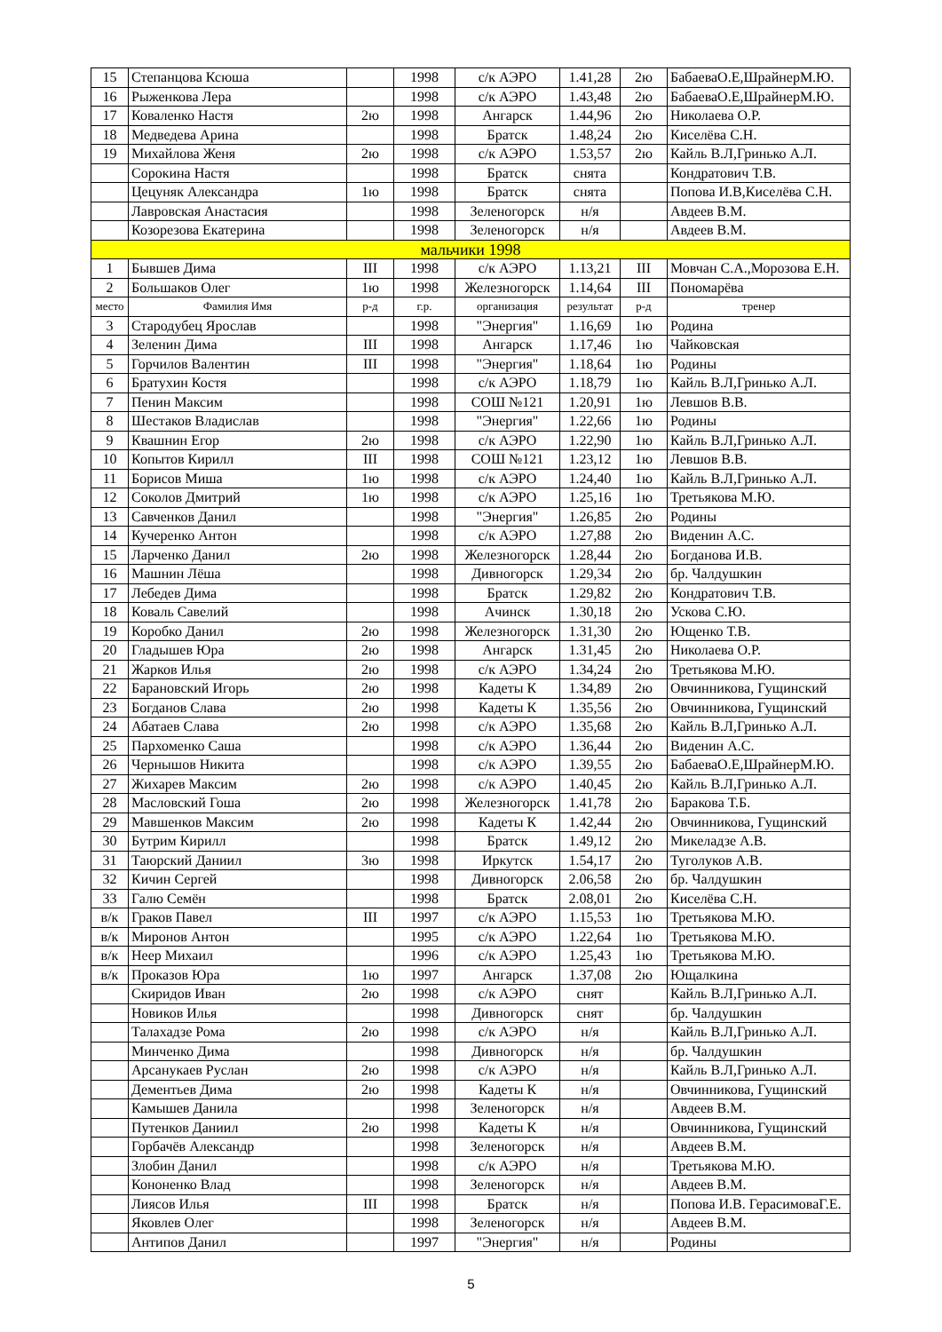| 15 | Степанцова Ксюша | | 1998 | с/к АЭРО | 1.41,28 | 2ю | БабаеваО.Е,ШрайнерМ.Ю. |
| 16 | Рыженкова Лера | | 1998 | с/к АЭРО | 1.43,48 | 2ю | БабаеваО.Е,ШрайнерМ.Ю. |
| 17 | Коваленко Настя | 2ю | 1998 | Ангарск | 1.44,96 | 2ю | Николаева О.Р. |
| 18 | Медведева Арина | | 1998 | Братск | 1.48,24 | 2ю | Киселёва С.Н. |
| 19 | Михайлова Женя | 2ю | 1998 | с/к АЭРО | 1.53,57 | 2ю | Кайль В.Л,Гринько А.Л. |
| | Сорокина Настя | | 1998 | Братск | снята | | Кондратович Т.В. |
| | Цецуняк Александра | 1ю | 1998 | Братск | снята | | Попова И.В,Киселёва С.Н. |
| | Лавровская Анастасия | | 1998 | Зеленогорск | н/я | | Авдеев В.М. |
| | Козорезова Екатерина | | 1998 | Зеленогорск | н/я | | Авдеев В.М. |
| мальчики 1998 | | | | | | | |
| 1 | Бывшев Дима | III | 1998 | с/к АЭРО | 1.13,21 | III | Мовчан С.А.,Морозова Е.Н. |
| 2 | Большаков Олег | 1ю | 1998 | Железногорск | 1.14,64 | III | Пономарёва |
| место | Фамилия Имя | р-д | г.р. | организация | результат | р-д | тренер |
| 3 | Стародубец Ярослав | | 1998 | "Энергия" | 1.16,69 | 1ю | Родина |
| 4 | Зеленин Дима | III | 1998 | Ангарск | 1.17,46 | 1ю | Чайковская |
| 5 | Горчилов Валентин | III | 1998 | "Энергия" | 1.18,64 | 1ю | Родины |
| 6 | Братухин Костя | | 1998 | с/к АЭРО | 1.18,79 | 1ю | Кайль В.Л,Гринько А.Л. |
| 7 | Пенин Максим | | 1998 | СОШ №121 | 1.20,91 | 1ю | Левшов В.В. |
| 8 | Шестаков Владислав | | 1998 | "Энергия" | 1.22,66 | 1ю | Родины |
| 9 | Квашнин Егор | 2ю | 1998 | с/к АЭРО | 1.22,90 | 1ю | Кайль В.Л,Гринько А.Л. |
| 10 | Копытов Кирилл | III | 1998 | СОШ №121 | 1.23,12 | 1ю | Левшов В.В. |
| 11 | Борисов Миша | 1ю | 1998 | с/к АЭРО | 1.24,40 | 1ю | Кайль В.Л,Гринько А.Л. |
| 12 | Соколов Дмитрий | 1ю | 1998 | с/к АЭРО | 1.25,16 | 1ю | Третьякова М.Ю. |
| 13 | Савченков Данил | | 1998 | "Энергия" | 1.26,85 | 2ю | Родины |
| 14 | Кучеренко Антон | | 1998 | с/к АЭРО | 1.27,88 | 2ю | Виденин А.С. |
| 15 | Ларченко Данил | 2ю | 1998 | Железногорск | 1.28,44 | 2ю | Богданова И.В. |
| 16 | Машнин Лёша | | 1998 | Дивногорск | 1.29,34 | 2ю | бр. Чалдушкин |
| 17 | Лебедев Дима | | 1998 | Братск | 1.29,82 | 2ю | Кондратович Т.В. |
| 18 | Коваль Савелий | | 1998 | Ачинск | 1.30,18 | 2ю | Ускова С.Ю. |
| 19 | Коробко Данил | 2ю | 1998 | Железногорск | 1.31,30 | 2ю | Ющенко Т.В. |
| 20 | Гладышев Юра | 2ю | 1998 | Ангарск | 1.31,45 | 2ю | Николаева О.Р. |
| 21 | Жарков Илья | 2ю | 1998 | с/к АЭРО | 1.34,24 | 2ю | Третьякова М.Ю. |
| 22 | Барановский Игорь | 2ю | 1998 | Кадеты К | 1.34,89 | 2ю | Овчинникова, Гущинский |
| 23 | Богданов Слава | 2ю | 1998 | Кадеты К | 1.35,56 | 2ю | Овчинникова, Гущинский |
| 24 | Абатаев Слава | 2ю | 1998 | с/к АЭРО | 1.35,68 | 2ю | Кайль В.Л,Гринько А.Л. |
| 25 | Пархоменко Саша | | 1998 | с/к АЭРО | 1.36,44 | 2ю | Виденин А.С. |
| 26 | Чернышов Никита | | 1998 | с/к АЭРО | 1.39,55 | 2ю | БабаеваО.Е,ШрайнерМ.Ю. |
| 27 | Жихарев Максим | 2ю | 1998 | с/к АЭРО | 1.40,45 | 2ю | Кайль В.Л,Гринько А.Л. |
| 28 | Масловский Гоша | 2ю | 1998 | Железногорск | 1.41,78 | 2ю | Баракова Т.Б. |
| 29 | Мавшенков Максим | 2ю | 1998 | Кадеты К | 1.42,44 | 2ю | Овчинникова, Гущинский |
| 30 | Бутрим Кирилл | | 1998 | Братск | 1.49,12 | 2ю | Микеладзе А.В. |
| 31 | Таюрский Даниил | 3ю | 1998 | Иркутск | 1.54,17 | 2ю | Туголуков А.В. |
| 32 | Кичин Сергей | | 1998 | Дивногорск | 2.06,58 | 2ю | бр. Чалдушкин |
| 33 | Галю Семён | | 1998 | Братск | 2.08,01 | 2ю | Киселёва С.Н. |
| в/к | Граков Павел | III | 1997 | с/к АЭРО | 1.15,53 | 1ю | Третьякова М.Ю. |
| в/к | Миронов Антон | | 1995 | с/к АЭРО | 1.22,64 | 1ю | Третьякова М.Ю. |
| в/к | Неер Михаил | | 1996 | с/к АЭРО | 1.25,43 | 1ю | Третьякова М.Ю. |
| в/к | Проказов Юра | 1ю | 1997 | Ангарск | 1.37,08 | 2ю | Ющалкина |
| | Скиридов Иван | 2ю | 1998 | с/к АЭРО | снят | | Кайль В.Л,Гринько А.Л. |
| | Новиков Илья | | 1998 | Дивногорск | снят | | бр. Чалдушкин |
| | Талахадзе Рома | 2ю | 1998 | с/к АЭРО | н/я | | Кайль В.Л,Гринько А.Л. |
| | Минченко Дима | | 1998 | Дивногорск | н/я | | бр. Чалдушкин |
| | Арсанукаев Руслан | 2ю | 1998 | с/к АЭРО | н/я | | Кайль В.Л,Гринько А.Л. |
| | Дементьев Дима | 2ю | 1998 | Кадеты К | н/я | | Овчинникова, Гущинский |
| | Камышев Данила | | 1998 | Зеленогорск | н/я | | Авдеев В.М. |
| | Путенков Даниил | 2ю | 1998 | Кадеты К | н/я | | Овчинникова, Гущинский |
| | Горбачёв Александр | | 1998 | Зеленогорск | н/я | | Авдеев В.М. |
| | Злобин Данил | | 1998 | с/к АЭРО | н/я | | Третьякова М.Ю. |
| | Кононенко Влад | | 1998 | Зеленогорск | н/я | | Авдеев В.М. |
| | Лиясов Илья | III | 1998 | Братск | н/я | | Попова И.В. ГерасимоваГ.Е. |
| | Яковлев Олег | | 1998 | Зеленогорск | н/я | | Авдеев В.М. |
| | Антипов Данил | | 1997 | "Энергия" | н/я | | Родины |
5